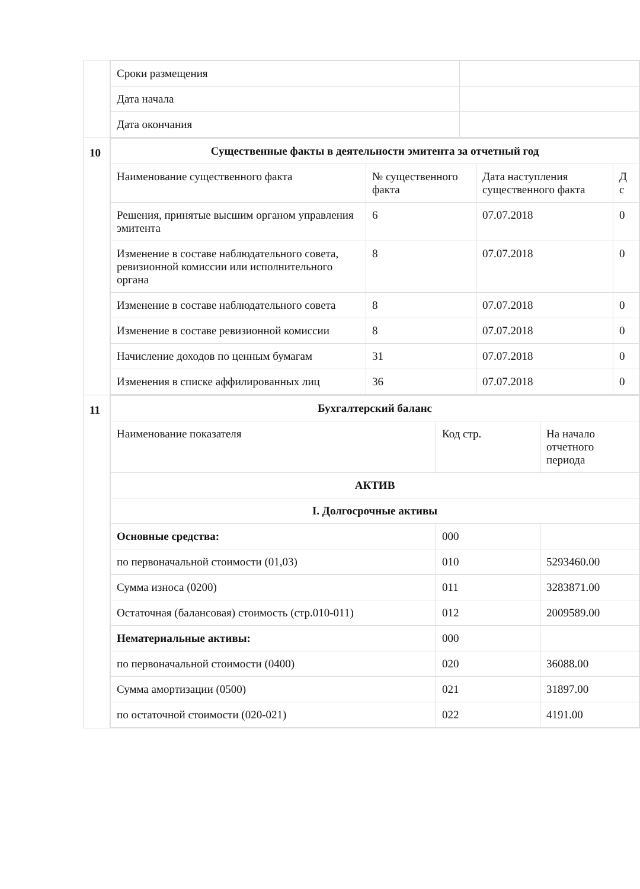| | / Сроки размещения / / / Дата начала / / / Дата окончания / / |
| 10 | / Существенные факты в деятельности эмитента за отчетный год / / / / / --- / --- / --- / --- / / Наименование существенного факта / № существенного факта / Дата наступления существенного факта / Д с / / Решения, принятые высшим органом управления эмитента / 6 / 07.07.2018 / 0 / / Изменение в составе наблюдательного совета, ревизионной комиссии или исполнительного органа / 8 / 07.07.2018 / 0 / / Изменение в составе наблюдательного совета / 8 / 07.07.2018 / 0 / / Изменение в составе ревизионной комиссии / 8 / 07.07.2018 / 0 / / Начисление доходов по ценным бумагам / 31 / 07.07.2018 / 0 / / Изменения в списке аффилированных лиц / 36 / 07.07.2018 / 0 / |
| 11 | / Бухгалтерский баланс / / / / --- / --- / --- / / Наименование показателя / Код стр. / На начало отчетного периода / / АКТИВ / / / / I. Долгосрочные активы / / / / Основные средства: / 000 / / / по первоначальной стоимости (01,03) / 010 / 5293460.00 / / Сумма износа (0200) / 011 / 3283871.00 / / Остаточная (балансовая) стоимость (стр.010-011) / 012 / 2009589.00 / / Нематериальные активы: / 000 / / / по первоначальной стоимости (0400) / 020 / 36088.00 / / Сумма амортизации (0500) / 021 / 31897.00 / / по остаточной стоимости (020-021) / 022 / 4191.00 / |